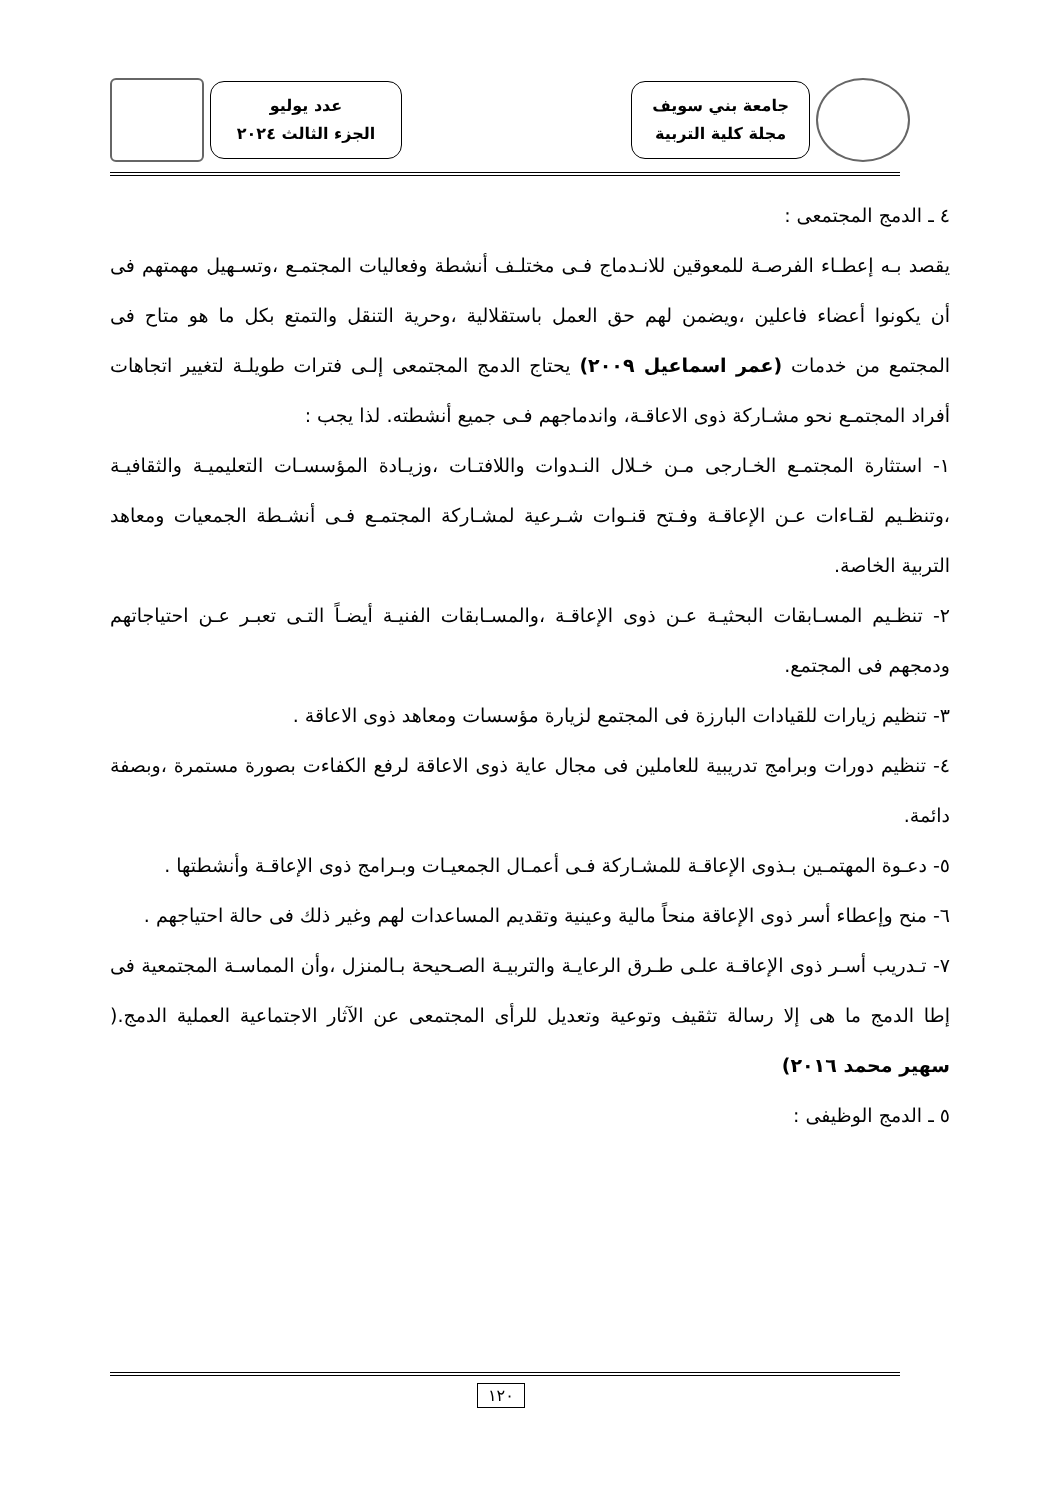جامعة بني سويف
مجلة كلية التربية
عدد يوليو
الجزء الثالث ٢٠٢٤
٤ ـ الدمج المجتمعى :
يقصد بـه إعطـاء الفرصـة للمعوقين للانـدماج فـى مختلـف أنشطة وفعاليات المجتمـع ،وتسـهيل مهمتهم فى أن يكونوا أعضاء فاعلين ،ويضمن لهم حق العمل باستقلالية ،وحرية التنقل والتمتع بكل ما هو متاح فى المجتمع من خدمات (عمر اسماعيل ٢٠٠٩) يحتاج الدمج المجتمعى إلـى فترات طويلـة لتغيير اتجاهات أفراد المجتمـع نحو مشـاركة ذوى الاعاقـة، واندماجهم فـى جميع أنشطته. لذا يجب :
١- استثارة المجتمـع الخـارجى مـن خـلال النـدوات واللافتـات ،وزيـادة المؤسسـات التعليميـة والثقافيـة ،وتنظـيم لقـاءات عـن الإعاقـة وفـتح قنـوات شـرعية لمشـاركة المجتمـع فـى أنشـطة الجمعيات ومعاهد التربية الخاصة.
٢- تنظـيم المسـابقات البحثيـة عـن ذوى الإعاقـة ،والمسـابقات الفنيـة أيضـاً التـى تعبـر عـن احتياجاتهم ودمجهم فى المجتمع.
٣- تنظيم زيارات للقيادات البارزة فى المجتمع لزيارة مؤسسات ومعاهد ذوى الاعاقة .
٤- تنظيم دورات وبرامج تدريبية للعاملين فى مجال عاية ذوى الاعاقة لرفع الكفاءت بصورة مستمرة ،وبصفة دائمة.
٥- دعـوة المهتمـين بـذوى الإعاقـة للمشـاركة فـى أعمـال الجمعيـات وبـرامج ذوى الإعاقـة وأنشطتها .
٦- منح وإعطاء أسر ذوى الإعاقة منحاً مالية وعينية وتقديم المساعدات لهم وغير ذلك فى حالة احتياجهم .
٧- تـدريب أسـر ذوى الإعاقـة علـى طـرق الرعايـة والتربيـة الصـحيحة بـالمنزل ،وأن المماسـة المجتمعية فى إطا الدمج ما هى إلا رسالة تثقيف وتوعية وتعديل للرأى المجتمعى عن الآثار الاجتماعية العملية الدمج.( سهير محمد ٢٠١٦)
٥ ـ الدمج الوظيفى :
١٢٠